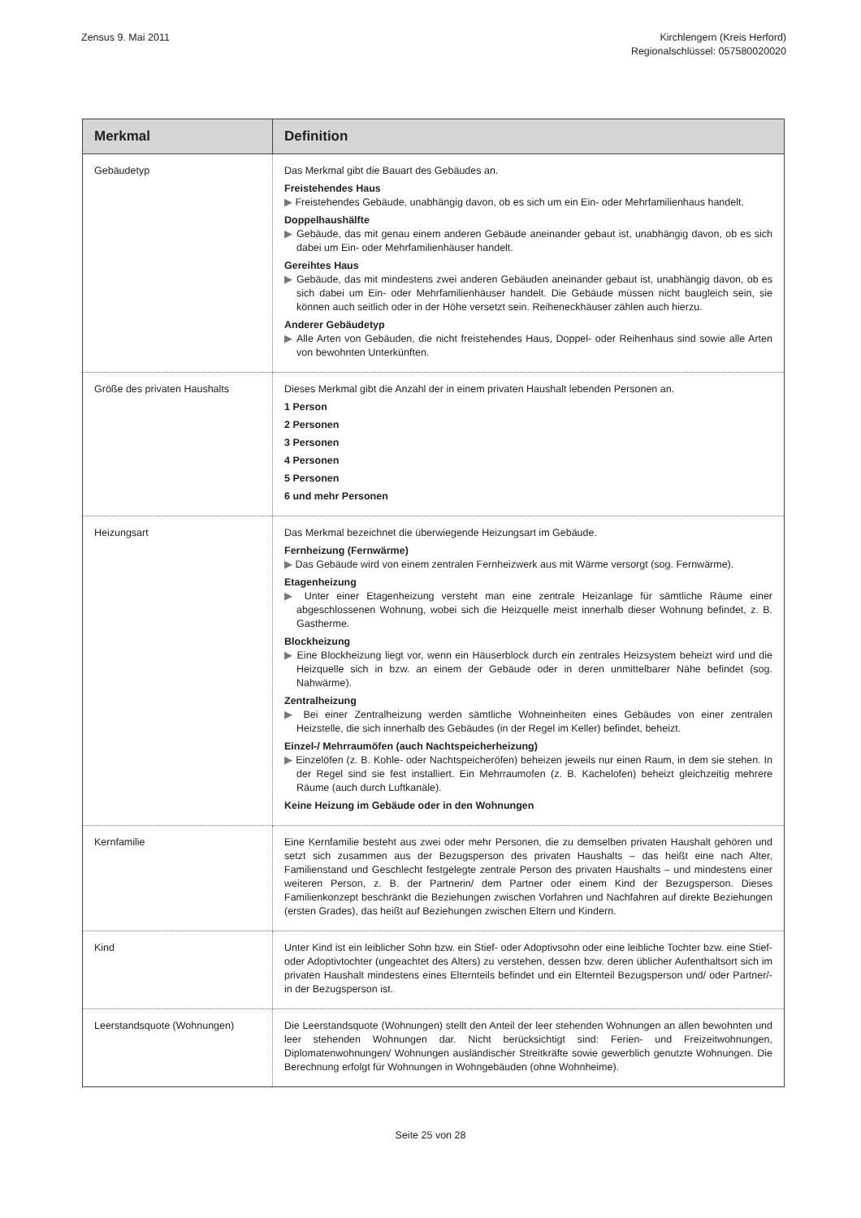Zensus 9. Mai 2011 Kirchlengern (Kreis Herford)
Regionalschlüssel: 057580020020
| Merkmal | Definition |
| --- | --- |
| Gebäudetyp | Das Merkmal gibt die Bauart des Gebäudes an. Freistehendes Haus ▶ Freistehendes Gebäude, unabhängig davon, ob es sich um ein Ein- oder Mehrfamilienhaus handelt. Doppelhaushälfte ▶ Gebäude, das mit genau einem anderen Gebäude aneinander gebaut ist, unabhängig davon, ob es sich dabei um Ein- oder Mehrfamilienhäuser handelt. Gereihtes Haus ▶ Gebäude, das mit mindestens zwei anderen Gebäuden aneinander gebaut ist, unabhängig davon, ob es sich dabei um Ein- oder Mehrfamilienhäuser handelt. Die Gebäude müssen nicht baugleich sein, sie können auch seitlich oder in der Höhe versetzt sein. Reiheneckhäuser zählen auch hierzu. Anderer Gebäudetyp ▶ Alle Arten von Gebäuden, die nicht freistehendes Haus, Doppel- oder Reihenhaus sind sowie alle Arten von bewohnten Unterkünften. |
| Größe des privaten Haushalts | Dieses Merkmal gibt die Anzahl der in einem privaten Haushalt lebenden Personen an. 1 Person 2 Personen 3 Personen 4 Personen 5 Personen 6 und mehr Personen |
| Heizungsart | Das Merkmal bezeichnet die überwiegende Heizungsart im Gebäude. Fernheizung (Fernwärme) ▶ Das Gebäude wird von einem zentralen Fernheizwerk aus mit Wärme versorgt (sog. Fernwärme). Etagenheizung ▶ Unter einer Etagenheizung versteht man eine zentrale Heizanlage für sämtliche Räume einer abgeschlossenen Wohnung, wobei sich die Heizquelle meist innerhalb dieser Wohnung befindet, z. B. Gastherme. Blockheizung ▶ Eine Blockheizung liegt vor, wenn ein Häuserblock durch ein zentrales Heizsystem beheizt wird und die Heizquelle sich in bzw. an einem der Gebäude oder in deren unmittelbarer Nähe befindet (sog. Nahwärme). Zentralheizung ▶ Bei einer Zentralheizung werden sämtliche Wohneinheiten eines Gebäudes von einer zentralen Heizstelle, die sich innerhalb des Gebäudes (in der Regel im Keller) befindet, beheizt. Einzel-/ Mehrraumöfen (auch Nachtspeicherheizung) ▶ Einzelöfen (z. B. Kohle- oder Nachtspeicheröfen) beheizen jeweils nur einen Raum, in dem sie stehen. In der Regel sind sie fest installiert. Ein Mehrraumofen (z. B. Kachelofen) beheizt gleichzeitig mehrere Räume (auch durch Luftkanäle). Keine Heizung im Gebäude oder in den Wohnungen |
| Kernfamilie | Eine Kernfamilie besteht aus zwei oder mehr Personen, die zu demselben privaten Haushalt gehören und setzt sich zusammen aus der Bezugsperson des privaten Haushalts – das heißt eine nach Alter, Familienstand und Geschlecht festgelegte zentrale Person des privaten Haushalts – und mindestens einer weiteren Person, z. B. der Partnerin/ dem Partner oder einem Kind der Bezugsperson. Dieses Familienkonzept beschränkt die Beziehungen zwischen Vorfahren und Nachfahren auf direkte Beziehungen (ersten Grades), das heißt auf Beziehungen zwischen Eltern und Kindern. |
| Kind | Unter Kind ist ein leiblicher Sohn bzw. ein Stief- oder Adoptivsohn oder eine leibliche Tochter bzw. eine Stief- oder Adoptivtochter (ungeachtet des Alters) zu verstehen, dessen bzw. deren üblicher Aufenthaltsort sich im privaten Haushalt mindestens eines Elternteils befindet und ein Elternteil Bezugsperson und/ oder Partner/-in der Bezugsperson ist. |
| Leerstandsquote (Wohnungen) | Die Leerstandsquote (Wohnungen) stellt den Anteil der leer stehenden Wohnungen an allen bewohnten und leer stehenden Wohnungen dar. Nicht berücksichtigt sind: Ferien- und Freizeitwohnungen, Diplomatenwohnungen/ Wohnungen ausländischer Streitkräfte sowie gewerblich genutzte Wohnungen. Die Berechnung erfolgt für Wohnungen in Wohngebäuden (ohne Wohnheime). |
Seite 25 von 28